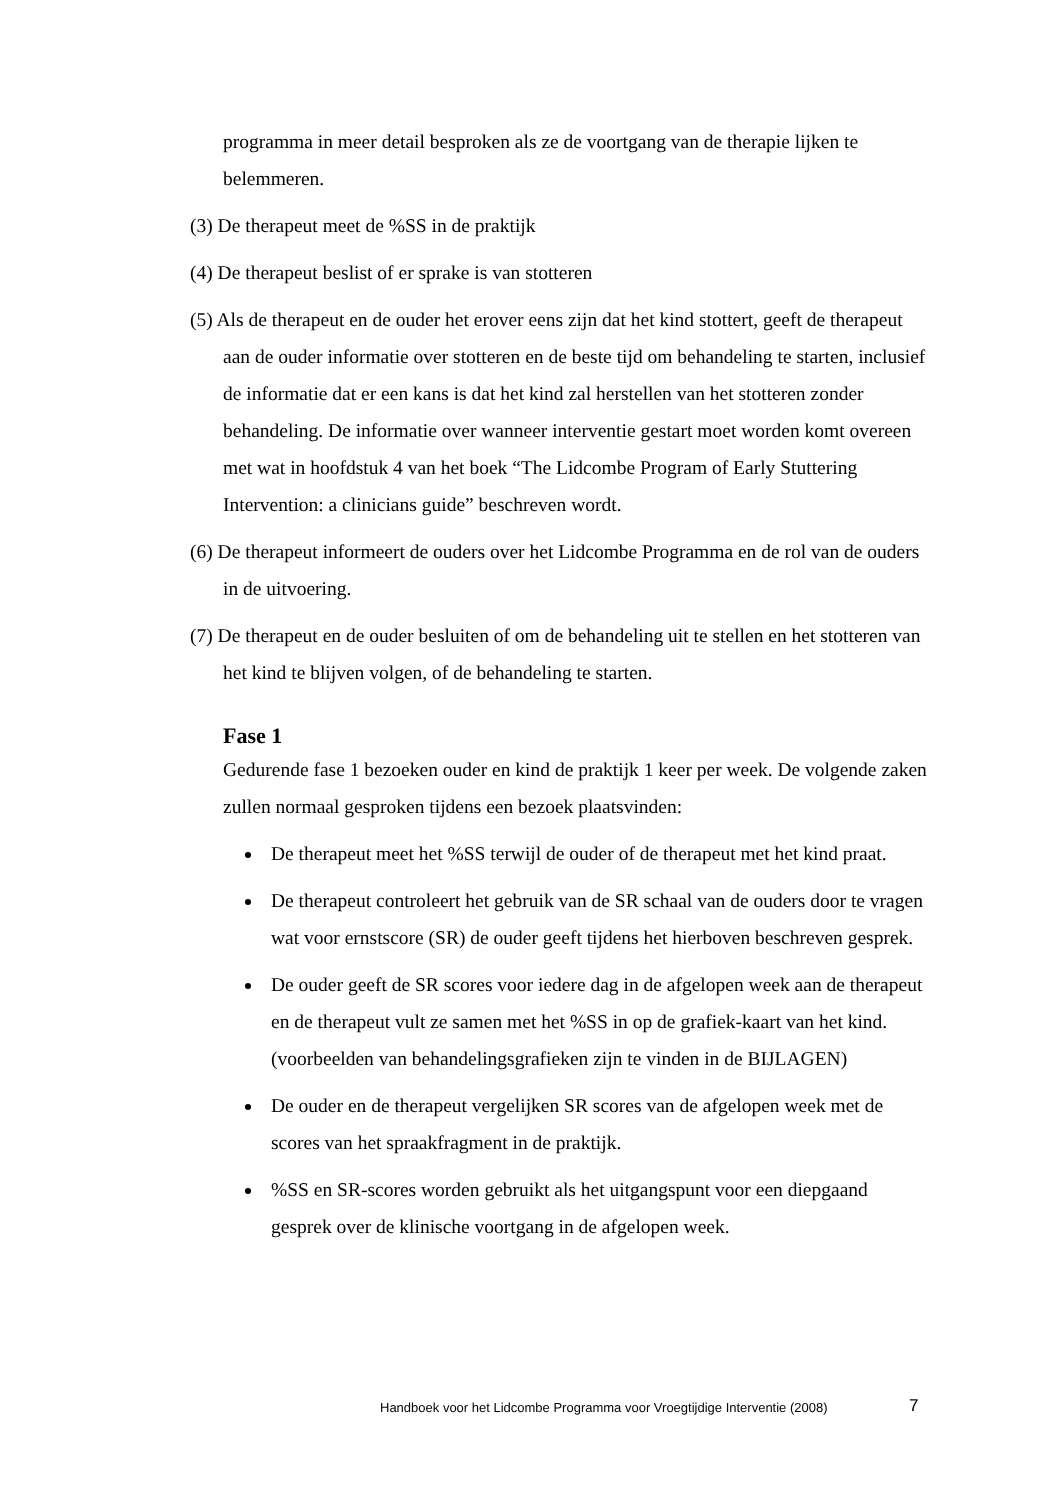programma in meer detail besproken als ze de voortgang van de therapie lijken te belemmeren.
(3) De therapeut meet de %SS in de praktijk
(4) De therapeut beslist of er sprake is van stotteren
(5) Als de therapeut en de ouder het erover eens zijn dat het kind stottert, geeft de therapeut aan de ouder informatie over stotteren en de beste tijd om behandeling te starten, inclusief de informatie dat er een kans is dat het kind zal herstellen van het stotteren zonder behandeling. De informatie over wanneer interventie gestart moet worden komt overeen met wat in hoofdstuk 4 van het boek “The Lidcombe Program of Early Stuttering Intervention: a clinicians guide” beschreven wordt.
(6) De therapeut informeert de ouders over het Lidcombe Programma en de rol van de ouders in de uitvoering.
(7) De therapeut en de ouder besluiten of om de behandeling uit te stellen en het stotteren van het kind te blijven volgen, of de behandeling te starten.
Fase 1
Gedurende fase 1 bezoeken ouder en kind de praktijk 1 keer per week. De volgende zaken zullen normaal gesproken tijdens een bezoek plaatsvinden:
De therapeut meet het %SS terwijl de ouder of de therapeut met het kind praat.
De therapeut controleert het gebruik van de SR schaal van de ouders door te vragen wat voor ernstscore (SR) de ouder geeft tijdens het hierboven beschreven gesprek.
De ouder geeft de SR scores voor iedere dag in de afgelopen week aan de therapeut en de therapeut vult ze samen met het %SS in op de grafiek-kaart van het kind. (voorbeelden van behandelingsgrafieken zijn te vinden in de BIJLAGEN)
De ouder en de therapeut vergelijken SR scores van de afgelopen week met de scores van het spraakfragment in de praktijk.
%SS en SR-scores worden gebruikt als het uitgangspunt voor een diepgaand gesprek over de klinische voortgang in de afgelopen week.
Handboek voor het Lidcombe Programma voor Vroegtijdige Interventie (2008)
7